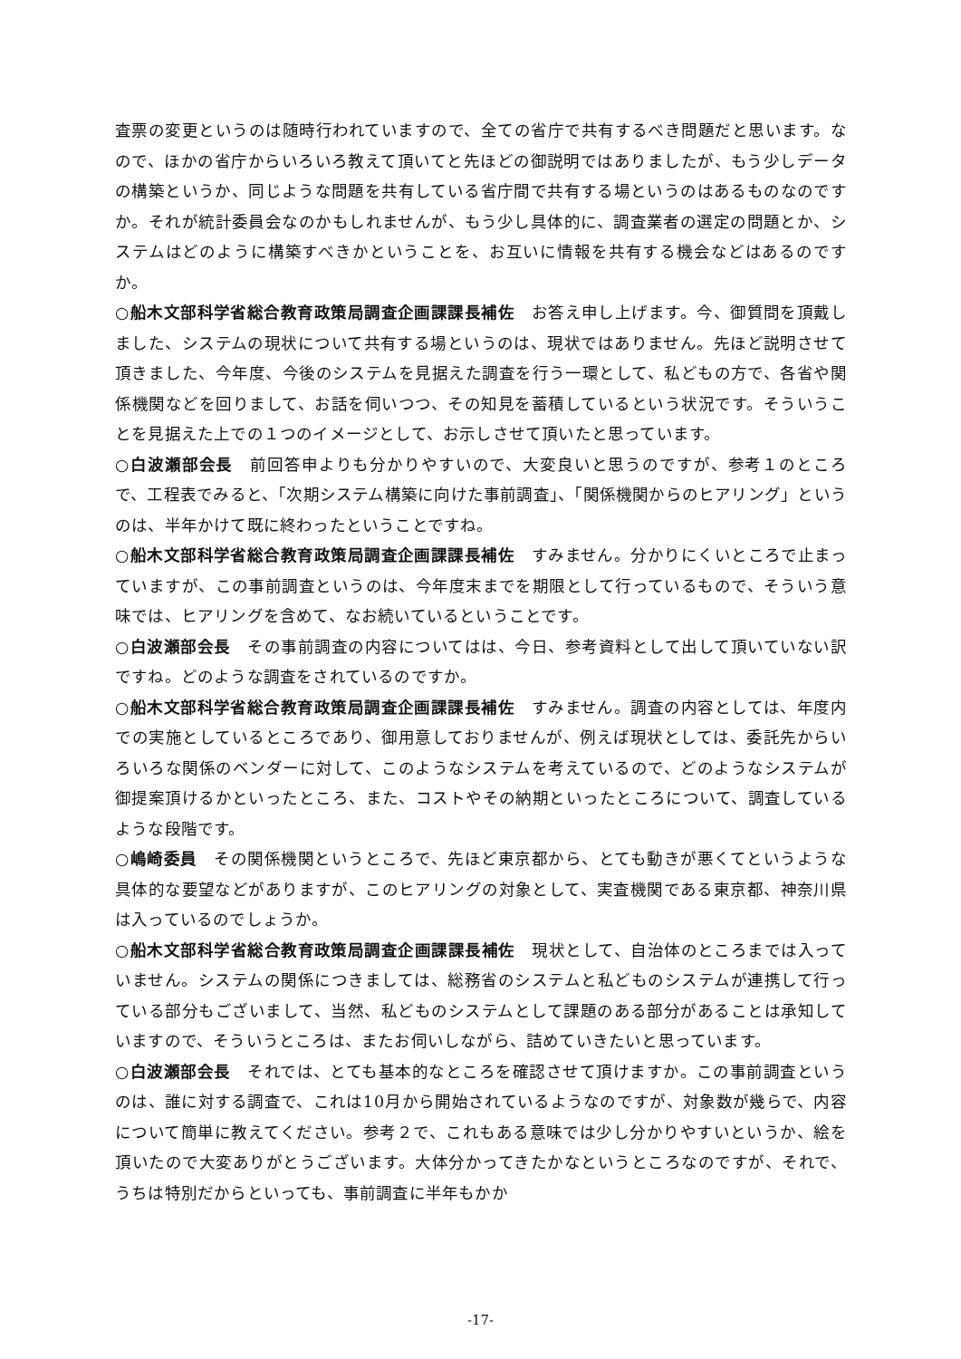査票の変更というのは随時行われていますので、全ての省庁で共有するべき問題だと思います。なので、ほかの省庁からいろいろ教えて頂いてと先ほどの御説明ではありましたが、もう少しデータの構築というか、同じような問題を共有している省庁間で共有する場というのはあるものなのですか。それが統計委員会なのかもしれませんが、もう少し具体的に、調査業者の選定の問題とか、システムはどのように構築すべきかということを、お互いに情報を共有する機会などはあるのですか。
○船木文部科学省総合教育政策局調査企画課課長補佐　お答え申し上げます。今、御質問を頂戴しました、システムの現状について共有する場というのは、現状ではありません。先ほど説明させて頂きました、今年度、今後のシステムを見据えた調査を行う一環として、私どもの方で、各省や関係機関などを回りまして、お話を伺いつつ、その知見を蓄積しているという状況です。そういうことを見据えた上での１つのイメージとして、お示しさせて頂いたと思っています。
○白波瀬部会長　前回答申よりも分かりやすいので、大変良いと思うのですが、参考１のところで、工程表でみると、「次期システム構築に向けた事前調査」、「関係機関からのヒアリング」というのは、半年かけて既に終わったということですね。
○船木文部科学省総合教育政策局調査企画課課長補佐　すみません。分かりにくいところで止まっていますが、この事前調査というのは、今年度末までを期限として行っているもので、そういう意味では、ヒアリングを含めて、なお続いているということです。
○白波瀬部会長　その事前調査の内容についてはは、今日、参考資料として出して頂いていない訳ですね。どのような調査をされているのですか。
○船木文部科学省総合教育政策局調査企画課課長補佐　すみません。調査の内容としては、年度内での実施としているところであり、御用意しておりませんが、例えば現状としては、委託先からいろいろな関係のベンダーに対して、このようなシステムを考えているので、どのようなシステムが御提案頂けるかといったところ、また、コストやその納期といったところについて、調査しているような段階です。
○嶋崎委員　その関係機関というところで、先ほど東京都から、とても動きが悪くてというような具体的な要望などがありますが、このヒアリングの対象として、実査機関である東京都、神奈川県は入っているのでしょうか。
○船木文部科学省総合教育政策局調査企画課課長補佐　現状として、自治体のところまでは入っていません。システムの関係につきましては、総務省のシステムと私どものシステムが連携して行っている部分もございまして、当然、私どものシステムとして課題のある部分があることは承知していますので、そういうところは、またお伺いしながら、詰めていきたいと思っています。
○白波瀬部会長　それでは、とても基本的なところを確認させて頂けますか。この事前調査というのは、誰に対する調査で、これは10月から開始されているようなのですが、対象数が幾らで、内容について簡単に教えてください。参考２で、これもある意味では少し分かりやすいというか、絵を頂いたので大変ありがとうございます。大体分かってきたかなというところなのですが、それで、うちは特別だからといっても、事前調査に半年もかか
-17-